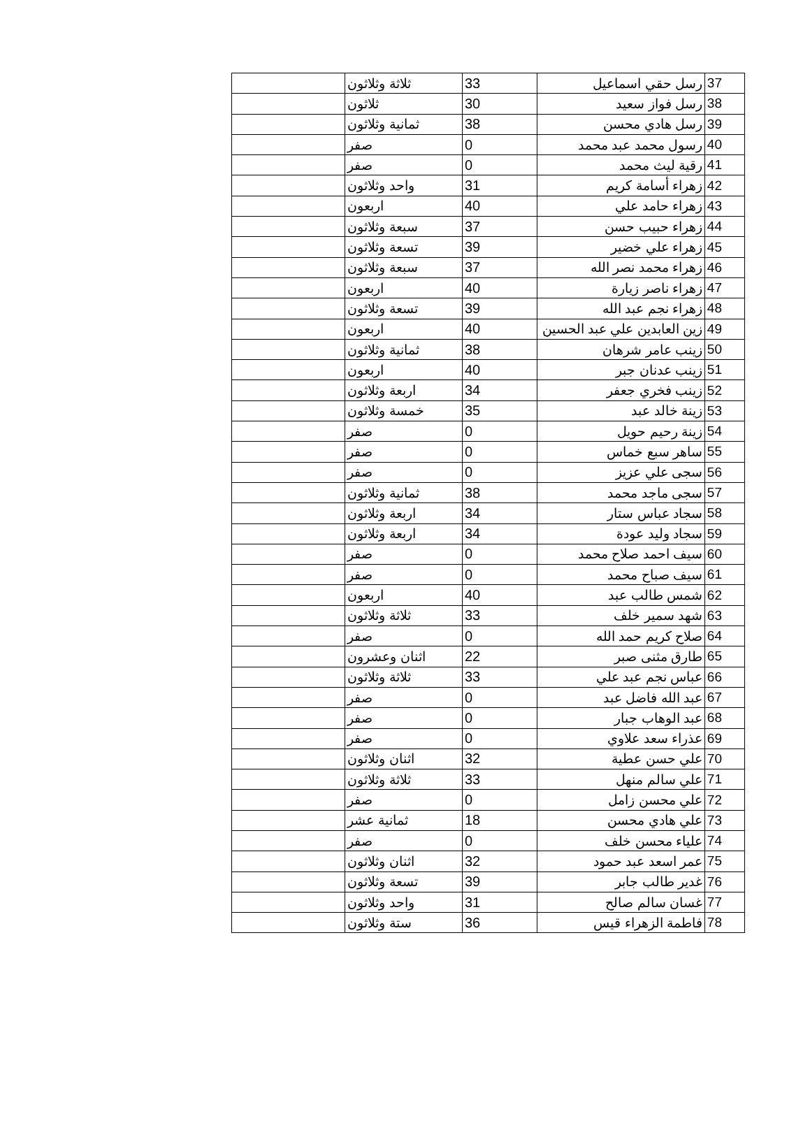| 37 | رسل حقي اسماعيل | 33 | ثلاثة وثلاثون | |
| 38 | رسل فواز سعيد | 30 | ثلاثون | |
| 39 | رسل هادي محسن | 38 | ثمانية وثلاثون | |
| 40 | رسول محمد عبد محمد | 0 | صفر | |
| 41 | رقية ليث محمد | 0 | صفر | |
| 42 | زهراء أسامة كريم | 31 | واحد وثلاثون | |
| 43 | زهراء حامد علي | 40 | اربعون | |
| 44 | زهراء حبيب حسن | 37 | سبعة وثلاثون | |
| 45 | زهراء علي خضير | 39 | تسعة وثلاثون | |
| 46 | زهراء محمد نصر الله | 37 | سبعة وثلاثون | |
| 47 | زهراء ناصر زيارة | 40 | اربعون | |
| 48 | زهراء نجم عبد الله | 39 | تسعة وثلاثون | |
| 49 | زين العابدين علي عبد الحسين | 40 | اربعون | |
| 50 | زينب عامر شرهان | 38 | ثمانية وثلاثون | |
| 51 | زينب عدنان جبر | 40 | اربعون | |
| 52 | زينب فخري جعفر | 34 | اربعة وثلاثون | |
| 53 | زينة خالد عبد | 35 | خمسة وثلاثون | |
| 54 | زينة رحيم حويل | 0 | صفر | |
| 55 | ساهر سبع خماس | 0 | صفر | |
| 56 | سجى علي عزيز | 0 | صفر | |
| 57 | سجى ماجد محمد | 38 | ثمانية وثلاثون | |
| 58 | سجاد عباس ستار | 34 | اربعة وثلاثون | |
| 59 | سجاد وليد عودة | 34 | اربعة وثلاثون | |
| 60 | سيف احمد صلاح محمد | 0 | صفر | |
| 61 | سيف صباح محمد | 0 | صفر | |
| 62 | شمس طالب عبد | 40 | اربعون | |
| 63 | شهد سمير خلف | 33 | ثلاثة وثلاثون | |
| 64 | صلاح كريم حمد الله | 0 | صفر | |
| 65 | طارق مثنى صبر | 22 | اثنان وعشرون | |
| 66 | عباس نجم عبد علي | 33 | ثلاثة وثلاثون | |
| 67 | عبد الله فاضل عبد | 0 | صفر | |
| 68 | عبد الوهاب جبار | 0 | صفر | |
| 69 | عذراء سعد علاوي | 0 | صفر | |
| 70 | علي حسن عطية | 32 | اثنان وثلاثون | |
| 71 | علي سالم منهل | 33 | ثلاثة وثلاثون | |
| 72 | علي محسن زامل | 0 | صفر | |
| 73 | علي هادي محسن | 18 | ثمانية عشر | |
| 74 | علياء محسن خلف | 0 | صفر | |
| 75 | عمر اسعد عبد حمود | 32 | اثنان وثلاثون | |
| 76 | غدير طالب جابر | 39 | تسعة وثلاثون | |
| 77 | غسان سالم صالح | 31 | واحد وثلاثون | |
| 78 | فاطمة الزهراء قيس | 36 | ستة وثلاثون | |